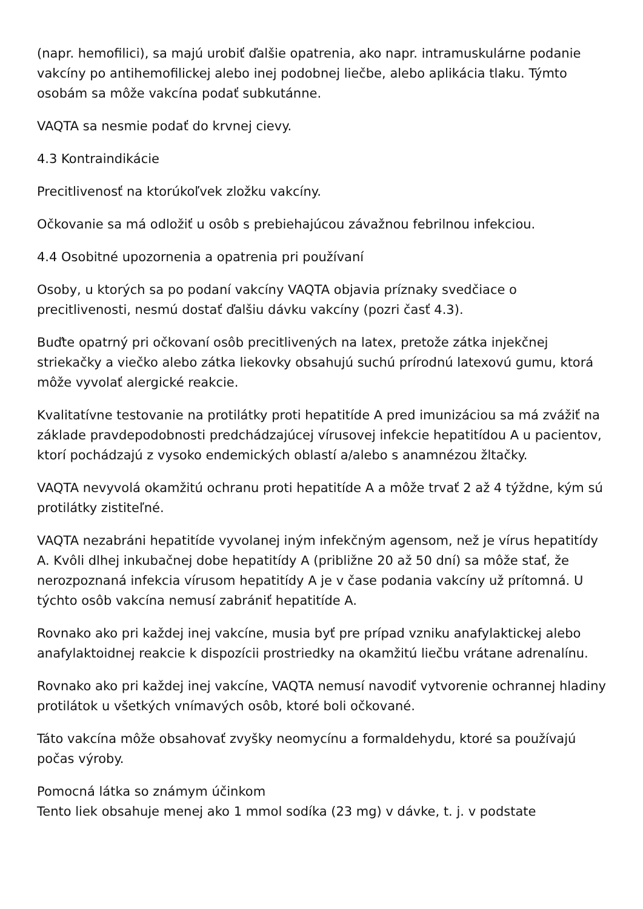(napr. hemofilici), sa majú urobiť ďalšie opatrenia, ako napr. intramuskulárne podanie vakcíny po antihemofilickej alebo inej podobnej liečbe, alebo aplikácia tlaku. Týmto osobám sa môže vakcína podať subkutánne.
VAQTA sa nesmie podať do krvnej cievy.
4.3 Kontraindikácie
Precitlivenosť na ktorúkoľvek zložku vakcíny.
Očkovanie sa má odložiť u osôb s prebiehajúcou závažnou febrilnou infekciou.
4.4 Osobitné upozornenia a opatrenia pri používaní
Osoby, u ktorých sa po podaní vakcíny VAQTA objavia príznaky svedčiace o precitlivenosti, nesmú dostať ďalšiu dávku vakcíny (pozri časť 4.3).
Buďte opatrný pri očkovaní osôb precitlivených na latex, pretože zátka injekčnej striekačky a viečko alebo zátka liekovky obsahujú suchú prírodnú latexovú gumu, ktorá môže vyvolať alergické reakcie.
Kvalitatívne testovanie na protilátky proti hepatitíde A pred imunizáciou sa má zvážiť na základe pravdepodobnosti predchádzajúcej vírusovej infekcie hepatitídou A u pacientov, ktorí pochádzajú z vysoko endemických oblastí a/alebo s anamnézou žltačky.
VAQTA nevyvolá okamžitú ochranu proti hepatitíde A a môže trvať 2 až 4 týždne, kým sú protilátky zistiteľné.
VAQTA nezabráni hepatitíde vyvolanej iným infekčným agensom, než je vírus hepatitídy A. Kvôli dlhej inkubačnej dobe hepatitídy A (približne 20 až 50 dní) sa môže stať, že nerozpoznaná infekcia vírusom hepatitídy A je v čase podania vakcíny už prítomná. U týchto osôb vakcína nemusí zabrániť hepatitíde A.
Rovnako ako pri každej inej vakcíne, musia byť pre prípad vzniku anafylaktickej alebo anafylaktoidnej reakcie k dispozícii prostriedky na okamžitú liečbu vrátane adrenalínu.
Rovnako ako pri každej inej vakcíne, VAQTA nemusí navodiť vytvorenie ochrannej hladiny protilátok u všetkých vnímavých osôb, ktoré boli očkované.
Táto vakcína môže obsahovať zvyšky neomycínu a formaldehydu, ktoré sa používajú počas výroby.
Pomocná látka so známym účinkom
Tento liek obsahuje menej ako 1 mmol sodíka (23 mg) v dávke, t. j. v podstate